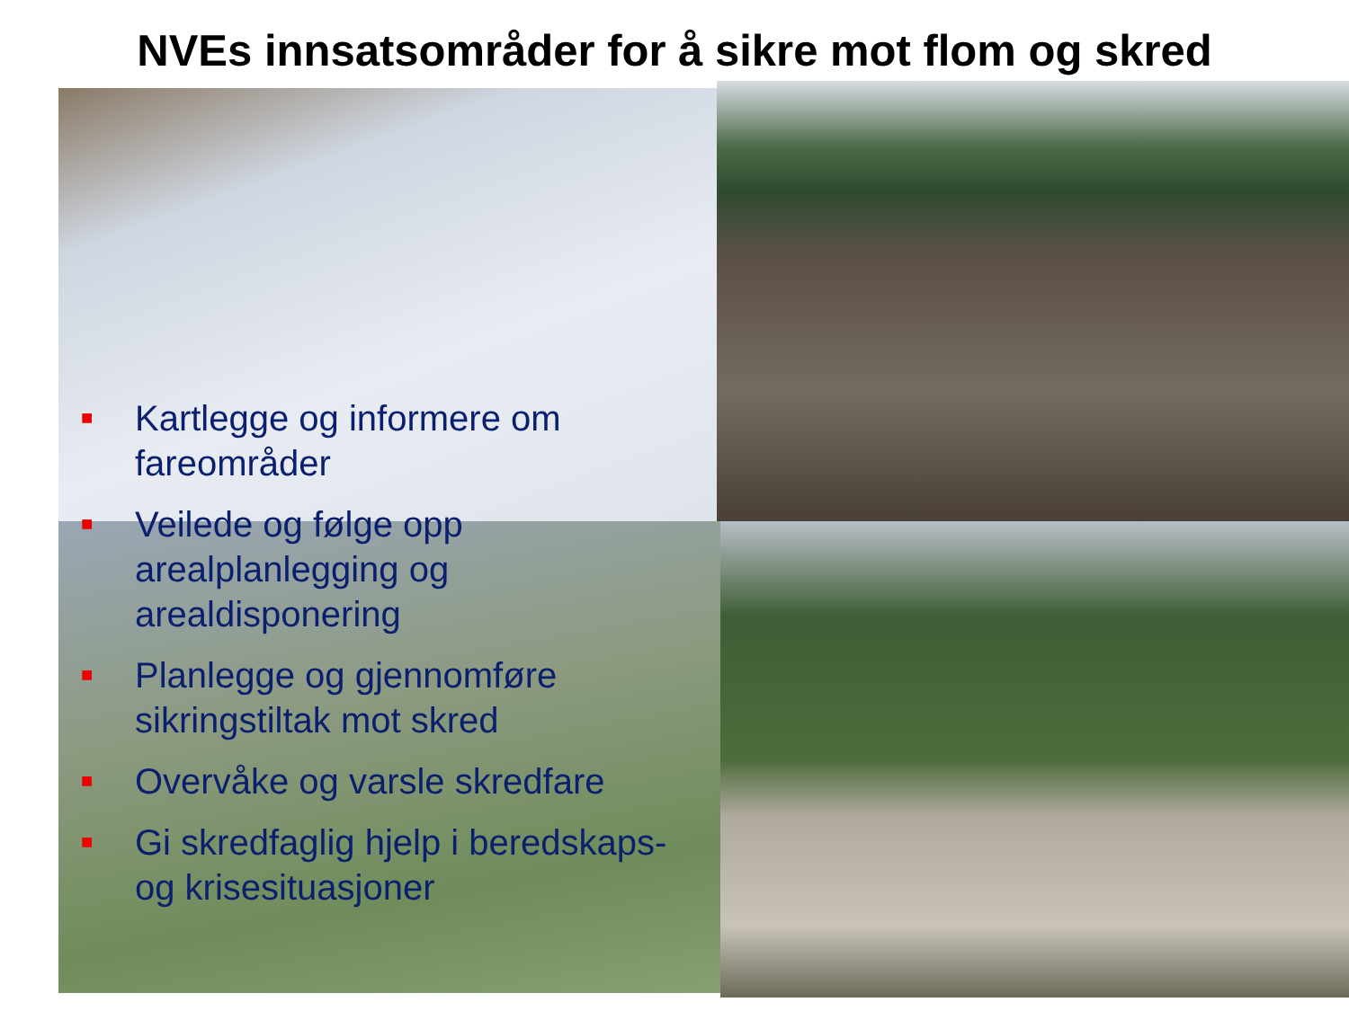NVEs innsatsområder for å sikre mot flom og skred
■ Kartlegge og informere om fareområder
■ Veilede og følge opp arealplanlegging og arealdisponering
■ Planlegge og gjennomføre sikringstiltak mot skred
■ Overvåke og varsle skredfare
■ Gi skredfaglig hjelp i beredskaps- og krisesituasjoner